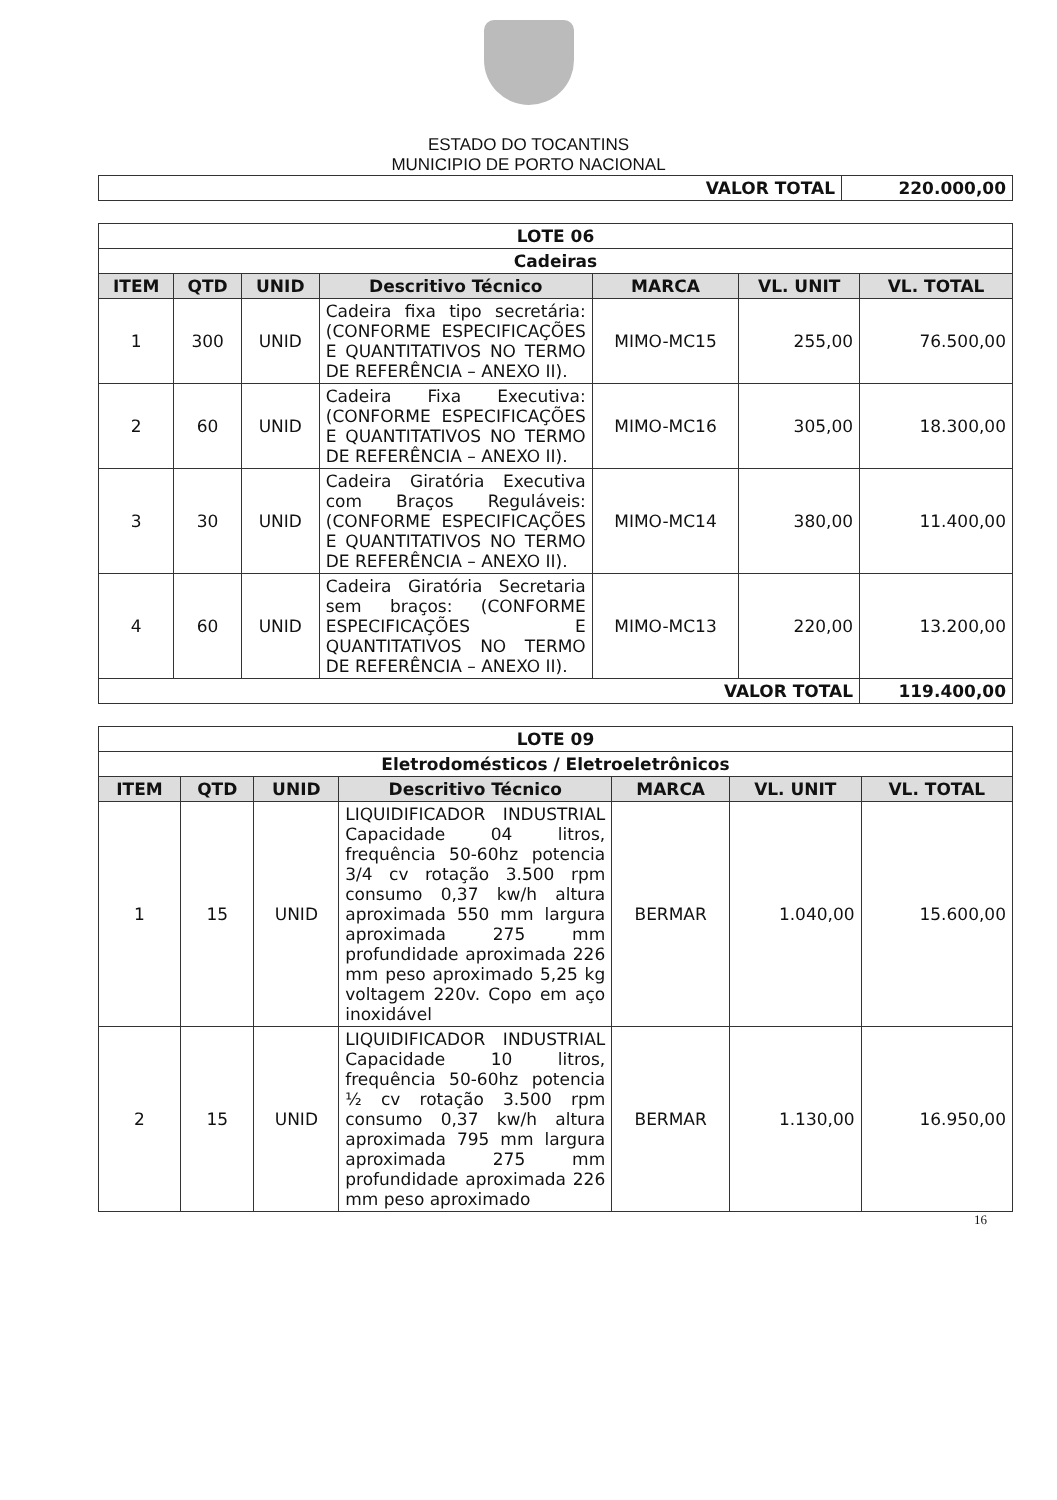ESTADO DO TOCANTINS
MUNICIPIO DE PORTO NACIONAL
| VALOR TOTAL | 220.000,00 |
| LOTE 06 | | | | | | |
| Cadeiras | | | | | | |
| ITEM | QTD | UNID | Descritivo Técnico | MARCA | VL. UNIT | VL. TOTAL |
| 1 | 300 | UNID | Cadeira fixa tipo secretária: (CONFORME ESPECIFICAÇÕES E QUANTITATIVOS NO TERMO DE REFERÊNCIA – ANEXO II). | MIMO-MC15 | 255,00 | 76.500,00 |
| 2 | 60 | UNID | Cadeira Fixa Executiva: (CONFORME ESPECIFICAÇÕES E QUANTITATIVOS NO TERMO DE REFERÊNCIA – ANEXO II). | MIMO-MC16 | 305,00 | 18.300,00 |
| 3 | 30 | UNID | Cadeira Giratória Executiva com Braços Reguláveis: (CONFORME ESPECIFICAÇÕES E QUANTITATIVOS NO TERMO DE REFERÊNCIA – ANEXO II). | MIMO-MC14 | 380,00 | 11.400,00 |
| 4 | 60 | UNID | Cadeira Giratória Secretaria sem braços: (CONFORME ESPECIFICAÇÕES E QUANTITATIVOS NO TERMO DE REFERÊNCIA – ANEXO II). | MIMO-MC13 | 220,00 | 13.200,00 |
| VALOR TOTAL | | | | | | 119.400,00 |
| LOTE 09 | | | | | | |
| Eletrodomésticos / Eletroeletrônicos | | | | | | |
| ITEM | QTD | UNID | Descritivo Técnico | MARCA | VL. UNIT | VL. TOTAL |
| 1 | 15 | UNID | LIQUIDIFICADOR INDUSTRIAL Capacidade 04 litros, frequência 50-60hz potencia 3/4 cv rotação 3.500 rpm consumo 0,37 kw/h altura aproximada 550 mm largura aproximada 275 mm profundidade aproximada 226 mm peso aproximado 5,25 kg voltagem 220v. Copo em aço inoxidável | BERMAR | 1.040,00 | 15.600,00 |
| 2 | 15 | UNID | LIQUIDIFICADOR INDUSTRIAL Capacidade 10 litros, frequência 50-60hz potencia ½ cv rotação 3.500 rpm consumo 0,37 kw/h altura aproximada 795 mm largura aproximada 275 mm profundidade aproximada 226 mm peso aproximado | BERMAR | 1.130,00 | 16.950,00 |
16